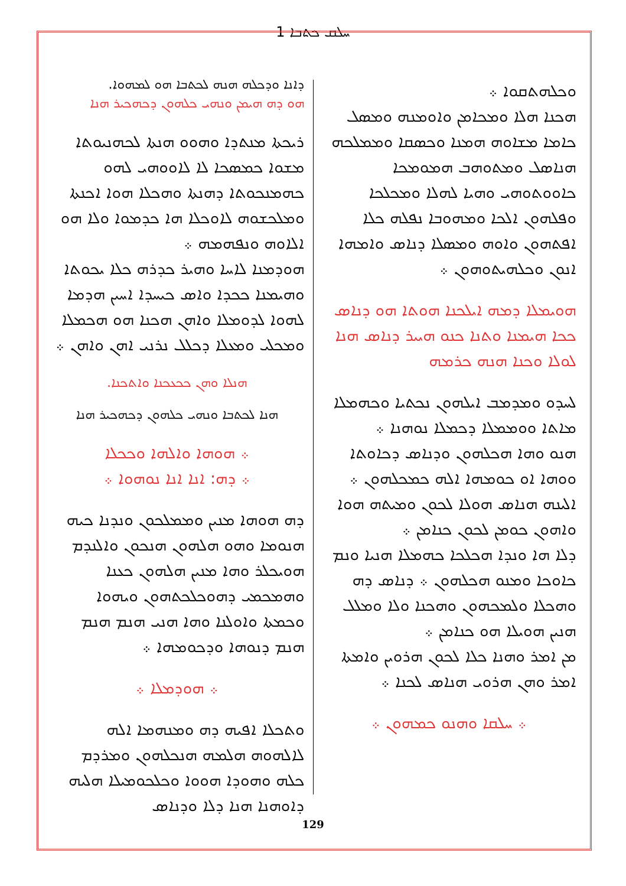ܚܠܩ ܟܬܒܐ 1
ܘܟܠܗܬܩܘܐ ܀
ܗܟܢܐ ܗܠܐ ܘܡܟܐܡܢ ܘܐܘܡܢܗ ܘܡܣܠ ܟܐܡܐ ܡܫܐܘܗ ܗܡܢܐ ܘܟܣܩܐ ܘܡܡܠܟܗ ܗܢܐܣܠ ܘܡܬܘܗܒ ܗܡܘܡܟܐ ܟܐܘܘܬܘܗܝ ܘܗܝܐ ܠܗܠܐ ܘܡܟܠܟܐ ܘܦܠܗܘܢ ܐܠܟܐ ܘܡܗܘܒܐ ܢܦܠܗ ܟܠܐ ܐܦܬܗܘܢ ܘܐܘܗ ܘܡܣܠܐ ܕܢܐܣ ܘܐܡܗܐ ܐܢܘܢ ܘܟܠܗܝܬܘܗܘܢ ܀
ܗܘܝܡܠܐ ܕܡܗ ܐܝܠܟܢܐ ܗܘܬܐ ܗܘ ܕܢܐܣ ܟܟܐ ܗܝܡܢܐ ܘܬܢܐ ܟܢܘ ܗܝܝܪ ܕܢܐܣ ܗܢܐ ܠܘܠܐ ܘܟܢܐ ܗܢܗ ܟܪܡܗ
ܠܚܕܘ ܘܡܕܡܒ ܐܝܠܗܘܢ ܢܟܬܝܐ ܘܟܗܡܠܐ ܡܐܬܐ ܘܘܡܡܠܐ ܕܟܡܠܐ ܢܘܗܢܐ ܀
ܗܢܘ ܘܗܐ ܗܟܠܗܘܢ ܘܕܢܐܣ ܕܟܐܘܬܐ ܘܘܗܐ ܐܘ ܟܘܡܗܐ ܐܠܗ ܟܡܟܠܗܘܢ ܀ ܐܠܝܢܗ ܗܢܐܣ ܗܘܠܐ ܠܟܘܢ ܘܡܝܬܗ ܗܘܐ ܘܐܗܘܢ ܟܘܡܢ ܠܟܘܢ ܟܢܐܡܢ ܀
ܕܠܐ ܗܐ ܘܢܕܐ ܗܟܠܟܐ ܟܗܡܠܐ ܗܢܝܐ ܘܢܡ ܟܐܘܟܐ ܘܡܢܘ ܗܟܠܗܘܢ ܀ ܕܢܐܣ ܕܗ ܘܗܟܠܐ ܘܠܡܟܗܘܢ ܘܗܟܢܐ ܘܠܐ ܘܡܠܠ ܗܢܝܢ ܗܘܝܠܐ ܗܘ ܟܢܐܡܢ ܀
ܡܢ ܐܡܪ ܘܗܢܐ ܟܠܐ ܠܟܘܢ ܗܪܘܝܢ ܘܐܡܬܐ ܐܡܪ ܘܗܢ ܗܪܘܝ ܗܢܐܣ ܠܟܢܐ ܀
܀ ܚܠܩܐ ܘܗܢܘ ܟܡܗܘܢ ܀
ܕܐܢܐ ܘܕܟܠܗ ܗܢܗ ܠܟܬܒܐ ܗܘ ܠܡܗܘܐ.
ܗܘ ܕܗ ܗܝܡܢ ܘܢܗܝ ܟܠܗܘܢ ܕܟܗܟܝܪ ܗܢܐ
ܪܝܟܬܐ ܡܢܬܕܐ ܘܗܘܘ ܗܢܬܐ ܠܟܗܢܝܘܬܐ ܡܫܘܐ ܟܡܣܟܐ ܠܐ ܠܐܘܘܗܝ ܠܗܘ ܟܗܡܢܟܘܬܐ ܕܗܢܬܐ ܘܗܟܠܐ ܗܘܐ ܐܟܢܬܐ ܘܡܠܟܫܘܗ ܠܐܘܟܠܐ ܗܐ ܟܕܡܘܐ ܘܠܐ ܗܘ ܐܠܐܘܗ ܘܢܦܗܡܗ ܀
ܗܘܕܡܢܐ ܠܐܚܐ ܘܗܝܪ ܟܕܪܗ ܟܠܐ ܝܟܘܬܐ ܘܗܝܡܢܐ ܟܟܕܐ ܘܐܣ ܟܝܚܕܐ ܐܚܝܢ ܗܕܡܐ ܠܗܘܐ ܠܕܘܡܠܐ ܘܐܗܢ ܗܟܢܐ ܗܘ ܗܟܡܠܐ ܘܡܟܠܝ ܘܡܥܠܐ ܕܟܠܠ ܢܪܢܝ ܐܗܢ ܘܐܗܢ ܀
ܗܢܠܐ ܘܗܢ ܟܟܥܟܢܐ ܘܐܬܟܢܐ.
ܗܢܐ ܠܟܬܒܐ ܘܢܗܝ ܟܠܗܘܢ ܕܟܗܟܝܪ ܗܢܐ
܀ ܗܘܗܐ ܘܐܠܗܐ ܘܟܟܠܐ
܀ ܕܗ: ܐܢܐ ܐܢܐ ܢܘܗܘܐ ܀
ܕܗ ܗܘܗܐ ܡܢܝܢ ܘܡܡܠܟܘܢ ܘܢܕܢܐ ܟܝܗ ܗܢܘܡܐ ܘܗܘ ܗܠܗܘܢ ܗܢܟܘܢ ܘܐܠܢܕܡ ܗܘܝܟܠܪ ܘܗܐ ܡܢܝܢ ܗܠܗܘܢ ܟܥܢܐ ܘܗܡܟܡܝ ܕܗܘܟܠܟܬܗܘܢ ܘܝܗܘܐ ܘܟܡܬܐ ܘܐܘܠܢܐ ܘܗܐ ܗܢܝ ܗܢܡ ܗܢܡ ܗܢܡ ܕܢܘܗܐ ܘܕܟܘܡܗܐ ܀
܀ ܗܘܕܡܠܐ ܀
ܘܬܟܠܐ ܐܦܝܗ ܕܗ ܘܡܢܗܡܐ ܐܠܗ ܠܐܠܗܘܗ ܗܠܡܗ ܗܢܟܠܗܘܢ ܘܡܪܕܡ ܟܠܗ ܘܗܘܕܐ ܗܘܘܐ ܘܟܠܟܘܡܝܠܐ ܗܠܝܗ ܕܐܘܗܢܐ ܗܢܐ ܕܠܐ ܘܕܢܐܣ
129